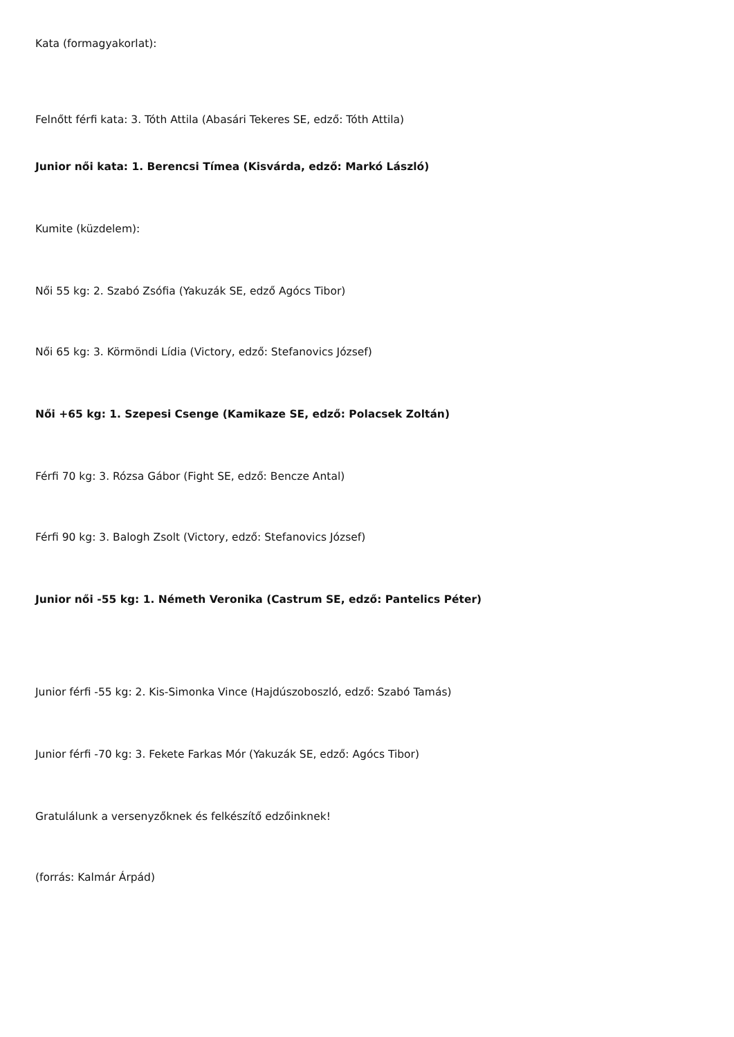Kata (formagyakorlat):
Felnőtt férfi kata: 3. Tóth Attila (Abasári Tekeres SE, edző: Tóth Attila)
Junior női kata: 1. Berencsi Tímea (Kisvárda, edző: Markó László)
Kumite (küzdelem):
Női 55 kg: 2. Szabó Zsófia (Yakuzák SE, edző Agócs Tibor)
Női 65 kg: 3. Körmöndi Lídia (Victory, edző: Stefanovics József)
Női +65 kg: 1. Szepesi Csenge (Kamikaze SE, edző: Polacsek Zoltán)
Férfi 70 kg: 3. Rózsa Gábor (Fight SE, edző: Bencze Antal)
Férfi 90 kg: 3. Balogh Zsolt (Victory, edző: Stefanovics József)
Junior női -55 kg: 1. Németh Veronika (Castrum SE, edző: Pantelics Péter)
Junior férfi -55 kg: 2. Kis-Simonka Vince (Hajdúszoboszló, edző: Szabó Tamás)
Junior férfi -70 kg: 3. Fekete Farkas Mór (Yakuzák SE, edző: Agócs Tibor)
Gratulálunk a versenyzőknek és felkészítő edzőinknek!
(forrás: Kalmár Árpád)